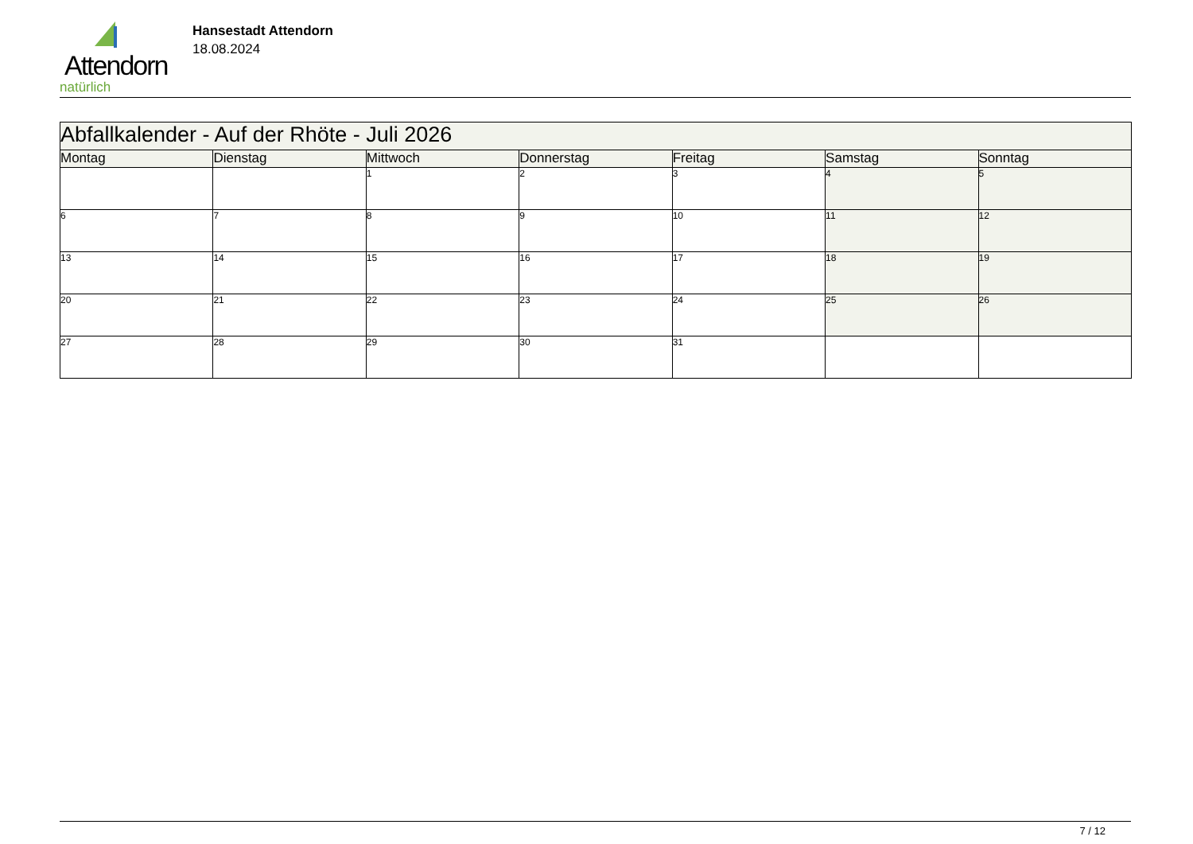Attendorn
natürlich
Hansestadt Attendorn
18.08.2024
| Abfallkalender - Auf der Rhöte - Juli 2026 | | | | | | |
| Montag | Dienstag | Mittwoch | Donnerstag | Freitag | Samstag | Sonntag |
| | | 1 | 2 | 3 | 4 | 5 |
| 6 | 7 | 8 | 9 | 10 | 11 | 12 |
| 13 | 14 | 15 | 16 | 17 | 18 | 19 |
| 20 | 21 | 22 | 23 | 24 | 25 | 26 |
| 27 | 28 | 29 | 30 | 31 | | |
7 / 12